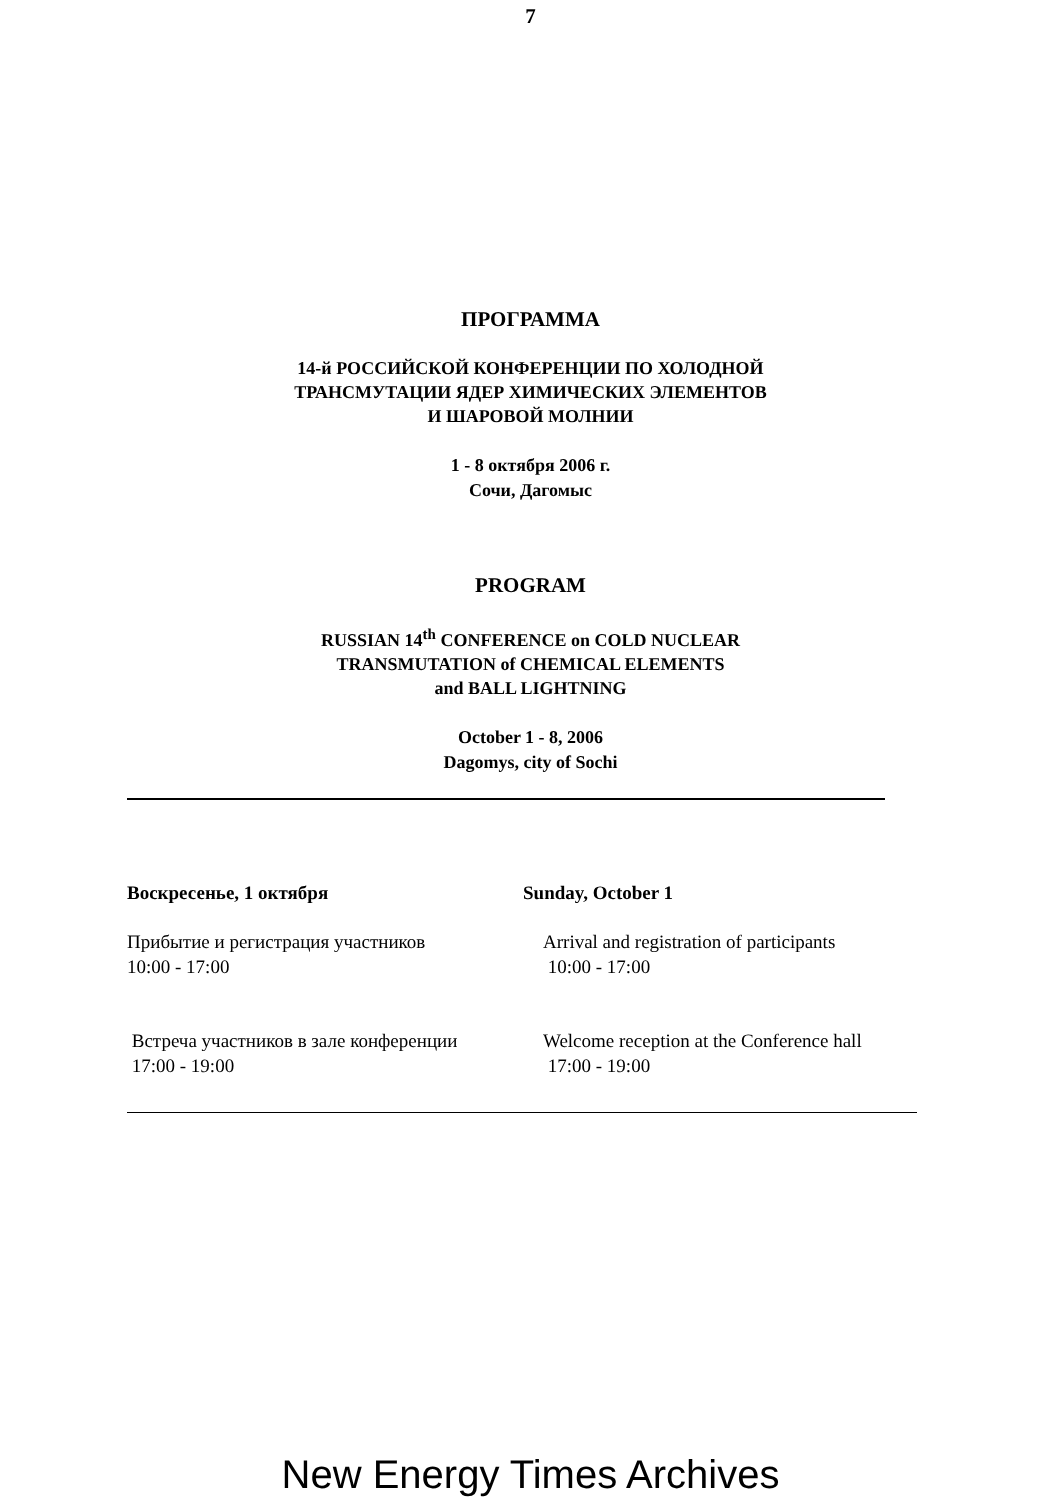7
ПРОГРАММА
14-й РОССИЙСКОЙ КОНФЕРЕНЦИИ ПО ХОЛОДНОЙ
ТРАНСМУТАЦИИ ЯДЕР ХИМИЧЕСКИХ ЭЛЕМЕНТОВ
И ШАРОВОЙ МОЛНИИ
1 - 8 октября 2006 г.
Сочи, Дагомыс
PROGRAM
RUSSIAN 14<sup>th</sup> CONFERENCE on COLD NUCLEAR
TRANSMUTATION of CHEMICAL ELEMENTS
and BALL LIGHTNING
October 1 - 8, 2006
Dagomys, city of Sochi
Воскресенье, 1 октября Sunday, October 1
Прибытие и регистрация участников
10:00 - 17:00
Arrival and registration of participants
10:00 - 17:00
Встреча участников в зале конференции
17:00 - 19:00
Welcome reception at the Conference hall
17:00 - 19:00
New Energy Times Archives